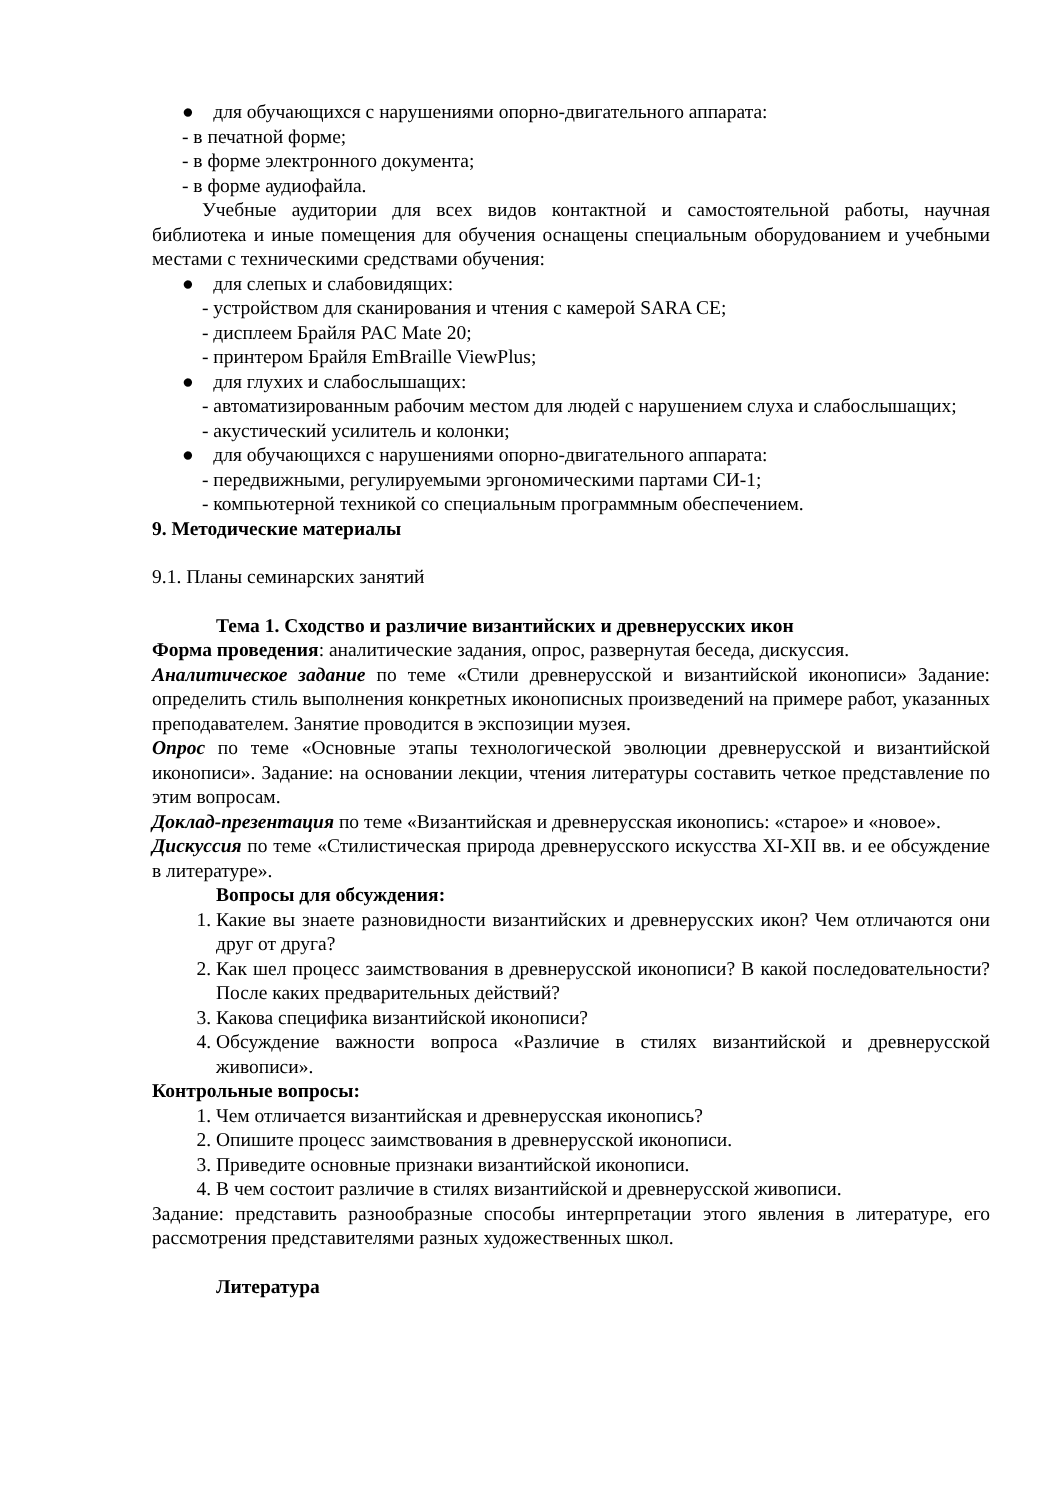● для обучающихся с нарушениями опорно-двигательного аппарата:
- в печатной форме;
- в форме электронного документа;
- в форме аудиофайла.
Учебные аудитории для всех видов контактной и самостоятельной работы, научная библиотека и иные помещения для обучения оснащены специальным оборудованием и учебными местами с техническими средствами обучения:
● для слепых и слабовидящих:
- устройством для сканирования и чтения с камерой SARA CE;
- дисплеем Брайля PAC Mate 20;
- принтером Брайля EmBraille ViewPlus;
● для глухих и слабослышащих:
- автоматизированным рабочим местом для людей с нарушением слуха и слабослышащих;
- акустический усилитель и колонки;
● для обучающихся с нарушениями опорно-двигательного аппарата:
- передвижными, регулируемыми эргономическими партами СИ-1;
- компьютерной техникой со специальным программным обеспечением.
9. Методические материалы
9.1. Планы семинарских занятий
Тема 1. Сходство и различие византийских и древнерусских икон
Форма проведения: аналитические задания, опрос, развернутая беседа, дискуссия.
Аналитическое задание по теме «Стили древнерусской и византийской иконописи» Задание: определить стиль выполнения конкретных иконописных произведений на примере работ, указанных преподавателем. Занятие проводится в экспозиции музея.
Опрос по теме «Основные этапы технологической эволюции древнерусской и византийской иконописи». Задание: на основании лекции, чтения литературы составить четкое представление по этим вопросам.
Доклад-презентация по теме «Византийская и древнерусская иконопись: «старое» и «новое».
Дискуссия по теме «Стилистическая природа древнерусского искусства XI-XII вв. и ее обсуждение в литературе».
Вопросы для обсуждения:
1. Какие вы знаете разновидности византийских и древнерусских икон? Чем отличаются они друг от друга?
2. Как шел процесс заимствования в древнерусской иконописи? В какой последовательности? После каких предварительных действий?
3. Какова специфика византийской иконописи?
4. Обсуждение важности вопроса «Различие в стилях византийской и древнерусской живописи».
Контрольные вопросы:
1. Чем отличается византийская и древнерусская иконопись?
2. Опишите процесс заимствования в древнерусской иконописи.
3. Приведите основные признаки византийской иконописи.
4. В чем состоит различие в стилях византийской и древнерусской живописи.
Задание: представить разнообразные способы интерпретации этого явления в литературе, его рассмотрения представителями разных художественных школ.
Литература